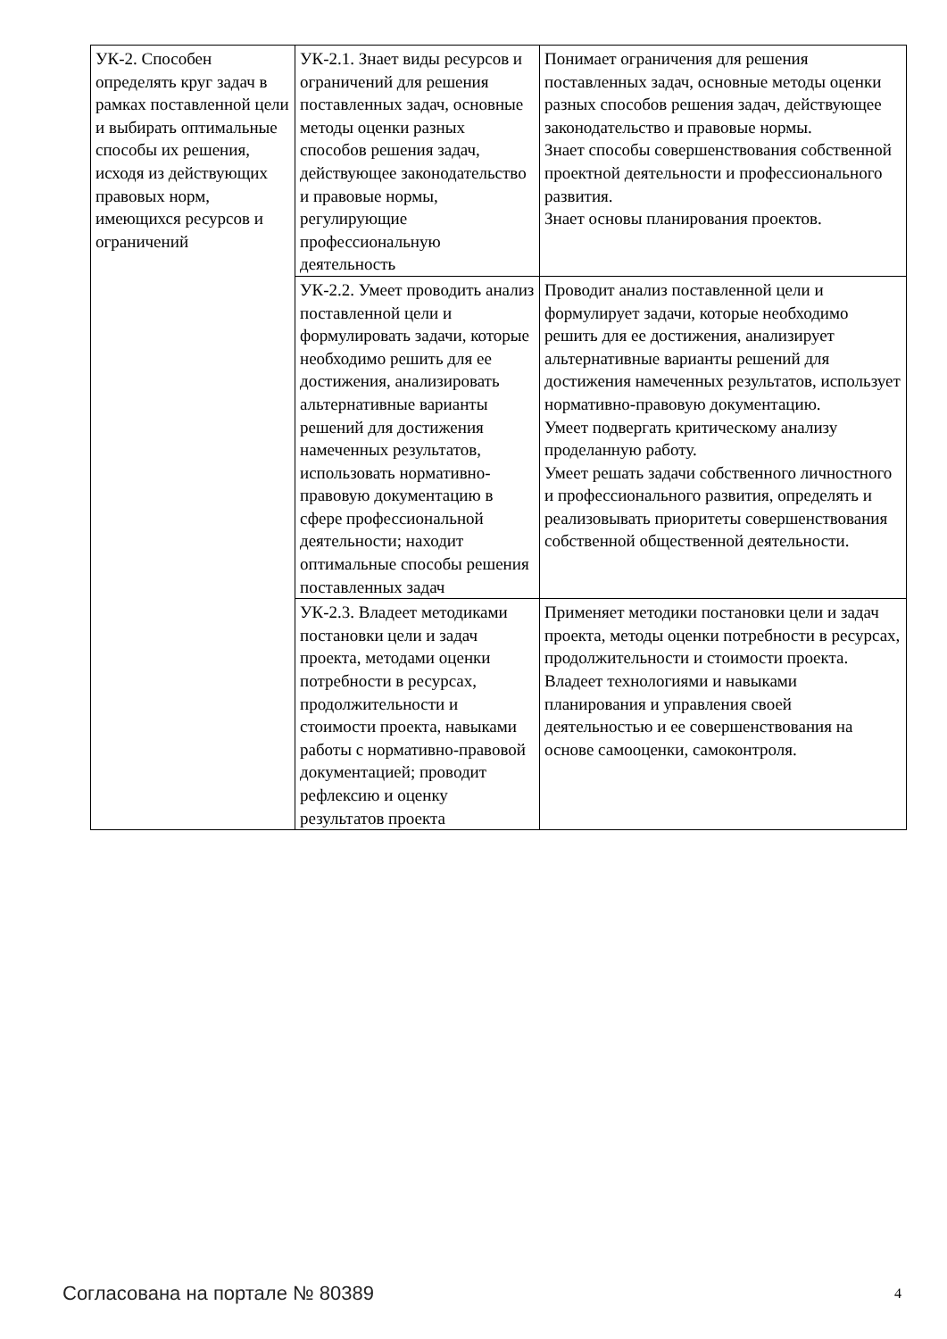| УК-2. Способен определять круг задач в рамках поставленной цели и выбирать оптимальные способы их решения, исходя из действующих правовых норм, имеющихся ресурсов и ограничений | УК-2.1. Знает виды ресурсов и ограничений для решения поставленных задач, основные методы оценки разных способов решения задач, действующее законодательство и правовые нормы, регулирующие профессиональную деятельность | Понимает ограничения для решения поставленных задач, основные методы оценки разных способов решения задач, действующее законодательство и правовые нормы. Знает способы совершенствования собственной проектной деятельности и профессионального развития. Знает основы планирования проектов. |
| | УК-2.2. Умеет проводить анализ поставленной цели и формулировать задачи, которые необходимо решить для ее достижения, анализировать альтернативные варианты решений для достижения намеченных результатов, использовать нормативно-правовую документацию в сфере профессиональной деятельности; находит оптимальные способы решения поставленных задач | Проводит анализ поставленной цели и формулирует задачи, которые необходимо решить для ее достижения, анализирует альтернативные варианты решений для достижения намеченных результатов, использует нормативно-правовую документацию. Умеет подвергать критическому анализу проделанную работу. Умеет решать задачи собственного личностного и профессионального развития, определять и реализовывать приоритеты совершенствования собственной общественной деятельности. |
| | УК-2.3. Владеет методиками постановки цели и задач проекта, методами оценки потребности в ресурсах, продолжительности и стоимости проекта, навыками работы с нормативно-правовой документацией; проводит рефлексию и оценку результатов проекта | Применяет методики постановки цели и задач проекта, методы оценки потребности в ресурсах, продолжительности и стоимости проекта. Владеет технологиями и навыками планирования и управления своей деятельностью и ее совершенствования на основе самооценки, самоконтроля. |
Согласована на портале № 80389 4